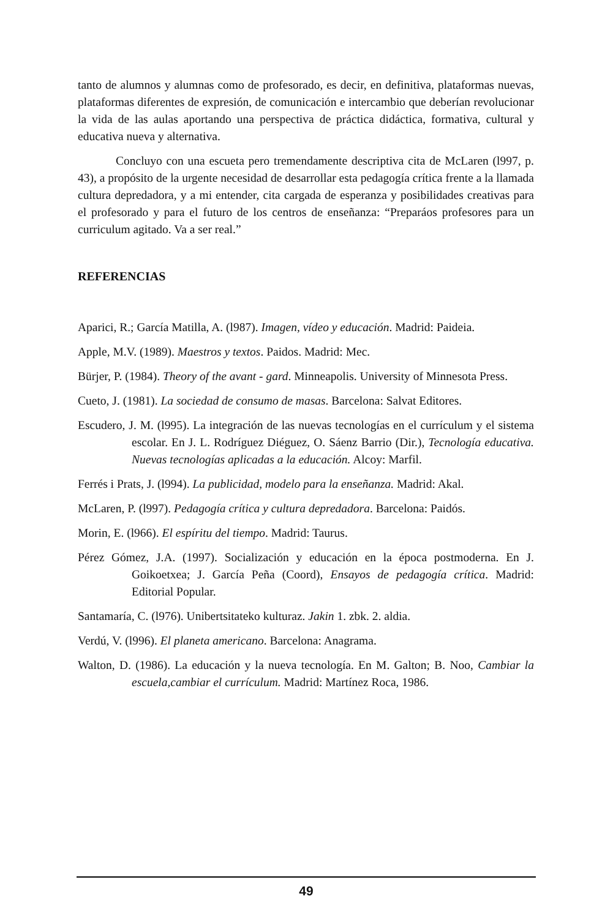tanto de alumnos y alumnas como de profesorado, es decir, en definitiva, plataformas nuevas, plataformas diferentes de expresión, de comunicación e intercambio que deberían revolucionar la vida de las aulas aportando una perspectiva de práctica didáctica, formativa, cultural y educativa nueva y alternativa.
Concluyo con una escueta pero tremendamente descriptiva cita de McLaren (l997, p. 43), a propósito de la urgente necesidad de desarrollar esta pedagogía crítica frente a la llamada cultura depredadora, y a mi entender, cita cargada de esperanza y posibilidades creativas para el profesorado y para el futuro de los centros de enseñanza: “Preparáos profesores para un curriculum agitado. Va a ser real.”
REFERENCIAS
Aparici, R.; García Matilla, A. (l987). Imagen, vídeo y educación. Madrid: Paideia.
Apple, M.V. (1989). Maestros y textos. Paidos. Madrid: Mec.
Bürjer, P. (1984). Theory of the avant - gard. Minneapolis. University of Minnesota Press.
Cueto, J. (1981). La sociedad de consumo de masas. Barcelona: Salvat Editores.
Escudero, J. M. (l995). La integración de las nuevas tecnologías en el currículum y el sistema escolar. En J. L. Rodríguez Diéguez, O. Sáenz Barrio (Dir.), Tecnología educativa. Nuevas tecnologías aplicadas a la educación. Alcoy: Marfil.
Ferrés i Prats, J. (l994). La publicidad, modelo para la enseñanza. Madrid: Akal.
McLaren, P. (l997). Pedagogía crítica y cultura depredadora. Barcelona: Paidós.
Morin, E. (l966). El espíritu del tiempo. Madrid: Taurus.
Pérez Gómez, J.A. (1997). Socialización y educación en la época postmoderna. En J. Goikoetxea; J. García Peña (Coord), Ensayos de pedagogía crítica. Madrid: Editorial Popular.
Santamaría, C. (l976). Unibertsitateko kulturaz. Jakin 1. zbk. 2. aldia.
Verdú, V. (l996). El planeta americano. Barcelona: Anagrama.
Walton, D. (1986). La educación y la nueva tecnología. En M. Galton; B. Noo, Cambiar la escuela,cambiar el currículum. Madrid: Martínez Roca, 1986.
49